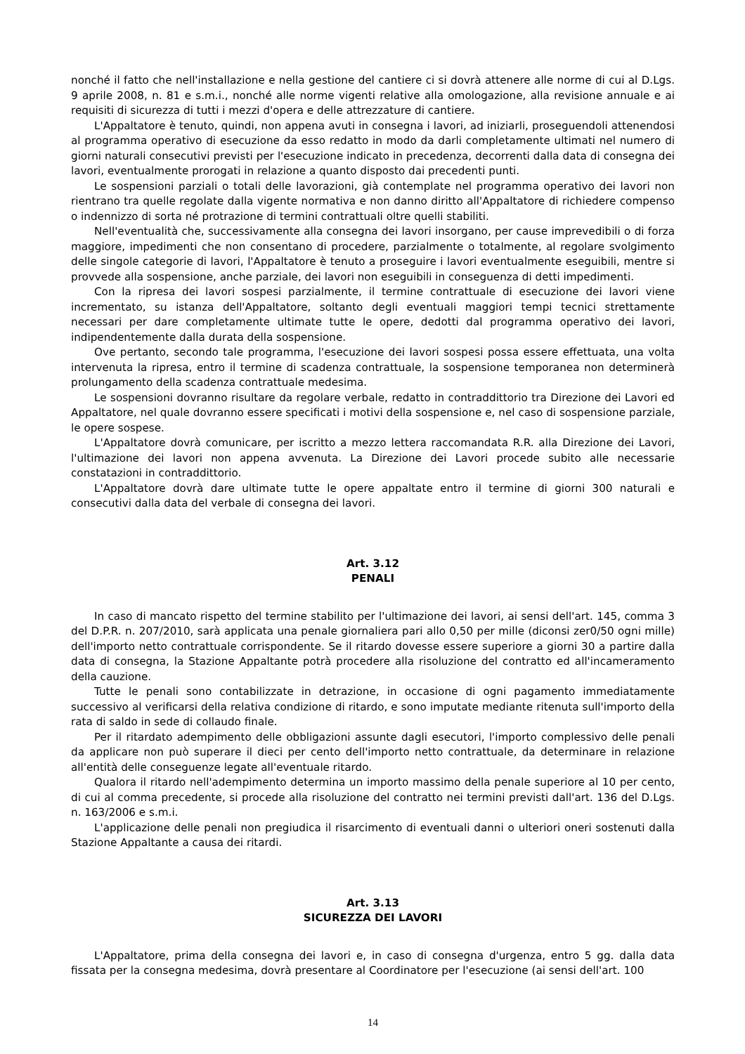nonché il fatto che nell'installazione e nella gestione del cantiere ci si dovrà attenere alle norme di cui al D.Lgs. 9 aprile 2008, n. 81 e s.m.i., nonché alle norme vigenti relative alla omologazione, alla revisione annuale e ai requisiti di sicurezza di tutti i mezzi d'opera e delle attrezzature di cantiere.
L'Appaltatore è tenuto, quindi, non appena avuti in consegna i lavori, ad iniziarli, proseguendoli attenendosi al programma operativo di esecuzione da esso redatto in modo da darli completamente ultimati nel numero di giorni naturali consecutivi previsti per l'esecuzione indicato in precedenza, decorrenti dalla data di consegna dei lavori, eventualmente prorogati in relazione a quanto disposto dai precedenti punti.
Le sospensioni parziali o totali delle lavorazioni, già contemplate nel programma operativo dei lavori non rientrano tra quelle regolate dalla vigente normativa e non danno diritto all'Appaltatore di richiedere compenso o indennizzo di sorta né protrazione di termini contrattuali oltre quelli stabiliti.
Nell'eventualità che, successivamente alla consegna dei lavori insorgano, per cause imprevedibili o di forza maggiore, impedimenti che non consentano di procedere, parzialmente o totalmente, al regolare svolgimento delle singole categorie di lavori, l'Appaltatore è tenuto a proseguire i lavori eventualmente eseguibili, mentre si provvede alla sospensione, anche parziale, dei lavori non eseguibili in conseguenza di detti impedimenti.
Con la ripresa dei lavori sospesi parzialmente, il termine contrattuale di esecuzione dei lavori viene incrementato, su istanza dell'Appaltatore, soltanto degli eventuali maggiori tempi tecnici strettamente necessari per dare completamente ultimate tutte le opere, dedotti dal programma operativo dei lavori, indipendentemente dalla durata della sospensione.
Ove pertanto, secondo tale programma, l'esecuzione dei lavori sospesi possa essere effettuata, una volta intervenuta la ripresa, entro il termine di scadenza contrattuale, la sospensione temporanea non determinerà prolungamento della scadenza contrattuale medesima.
Le sospensioni dovranno risultare da regolare verbale, redatto in contraddittorio tra Direzione dei Lavori ed Appaltatore, nel quale dovranno essere specificati i motivi della sospensione e, nel caso di sospensione parziale, le opere sospese.
L'Appaltatore dovrà comunicare, per iscritto a mezzo lettera raccomandata R.R. alla Direzione dei Lavori, l'ultimazione dei lavori non appena avvenuta. La Direzione dei Lavori procede subito alle necessarie constatazioni in contraddittorio.
L'Appaltatore dovrà dare ultimate tutte le opere appaltate entro il termine di giorni 300 naturali e consecutivi dalla data del verbale di consegna dei lavori.
Art. 3.12
PENALI
In caso di mancato rispetto del termine stabilito per l'ultimazione dei lavori, ai sensi dell'art. 145, comma 3 del D.P.R. n. 207/2010, sarà applicata una penale giornaliera pari allo 0,50 per mille (diconsi zer0/50 ogni mille) dell'importo netto contrattuale corrispondente. Se il ritardo dovesse essere superiore a giorni 30 a partire dalla data di consegna, la Stazione Appaltante potrà procedere alla risoluzione del contratto ed all'incameramento della cauzione.
Tutte le penali sono contabilizzate in detrazione, in occasione di ogni pagamento immediatamente successivo al verificarsi della relativa condizione di ritardo, e sono imputate mediante ritenuta sull'importo della rata di saldo in sede di collaudo finale.
Per il ritardato adempimento delle obbligazioni assunte dagli esecutori, l'importo complessivo delle penali da applicare non può superare il dieci per cento dell'importo netto contrattuale, da determinare in relazione all'entità delle conseguenze legate all'eventuale ritardo.
Qualora il ritardo nell'adempimento determina un importo massimo della penale superiore al 10 per cento, di cui al comma precedente, si procede alla risoluzione del contratto nei termini previsti dall'art. 136 del D.Lgs. n. 163/2006 e s.m.i.
L'applicazione delle penali non pregiudica il risarcimento di eventuali danni o ulteriori oneri sostenuti dalla Stazione Appaltante a causa dei ritardi.
Art. 3.13
SICUREZZA DEI LAVORI
L'Appaltatore, prima della consegna dei lavori e, in caso di consegna d'urgenza, entro 5 gg. dalla data fissata per la consegna medesima, dovrà presentare al Coordinatore per l'esecuzione (ai sensi dell'art. 100
14